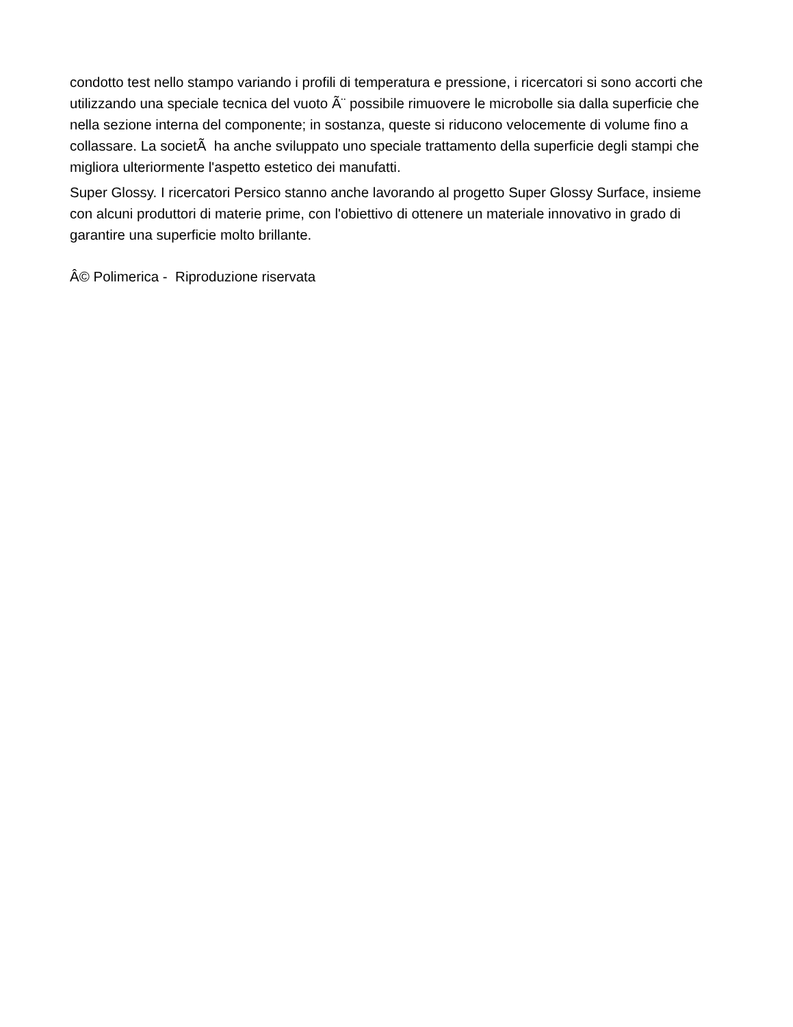condotto test nello stampo variando i profili di temperatura e pressione, i ricercatori si sono accorti che utilizzando una speciale tecnica del vuoto Ã¨ possibile rimuovere le microbolle sia dalla superficie che nella sezione interna del componente; in sostanza, queste si riducono velocemente di volume fino a collassare. La societÃ ha anche sviluppato uno speciale trattamento della superficie degli stampi che migliora ulteriormente l'aspetto estetico dei manufatti.
Super Glossy. I ricercatori Persico stanno anche lavorando al progetto Super Glossy Surface, insieme con alcuni produttori di materie prime, con l'obiettivo di ottenere un materiale innovativo in grado di garantire una superficie molto brillante.
Â© Polimerica - Riproduzione riservata